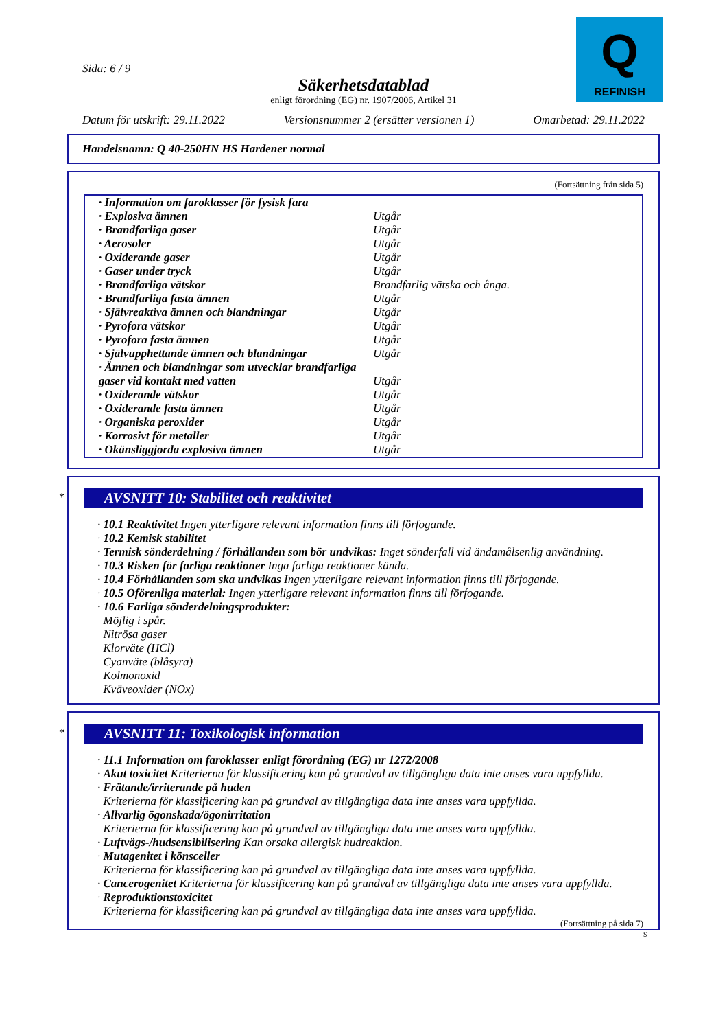Sida: 6 / 9
Säkerhetsdatablad
enligt förordning (EG) nr. 1907/2006, Artikel 31
Q
REFINISH
Datum för utskrift: 29.11.2022 Versionsnummer 2 (ersätter versionen 1) Omarbetad: 29.11.2022
Handelsnamn: Q 40-250HN HS Hardener normal
(Fortsättning från sida 5)
| · Information om faroklasser för fysisk fara | |
| · Explosiva ämnen | Utgår |
| · Brandfarliga gaser | Utgår |
| · Aerosoler | Utgår |
| · Oxiderande gaser | Utgår |
| · Gaser under tryck | Utgår |
| · Brandfarliga vätskor | Brandfarlig vätska och ånga. |
| · Brandfarliga fasta ämnen | Utgår |
| · Självreaktiva ämnen och blandningar | Utgår |
| · Pyrofora vätskor | Utgår |
| · Pyrofora fasta ämnen | Utgår |
| · Självupphettande ämnen och blandningar | Utgår |
| · Ämnen och blandningar som utvecklar brandfarliga gaser vid kontakt med vatten | Utgår |
| · Oxiderande vätskor | Utgår |
| · Oxiderande fasta ämnen | Utgår |
| · Organiska peroxider | Utgår |
| · Korrosivt för metaller | Utgår |
| · Okänsliggjorda explosiva ämnen | Utgår |
*
AVSNITT 10: Stabilitet och reaktivitet
· 10.1 Reaktivitet Ingen ytterligare relevant information finns till förfogande.
· 10.2 Kemisk stabilitet
· Termisk sönderdelning / förhållanden som bör undvikas: Inget sönderfall vid ändamålsenlig användning.
· 10.3 Risken för farliga reaktioner Inga farliga reaktioner kända.
· 10.4 Förhållanden som ska undvikas Ingen ytterligare relevant information finns till förfogande.
· 10.5 Oförenliga material: Ingen ytterligare relevant information finns till förfogande.
· 10.6 Farliga sönderdelningsprodukter:
Möjlig i spår.
Nitrösa gaser
Klorväte (HCl)
Cyanväte (blåsyra)
Kolmonoxid
Kväveoxider (NOx)
*
AVSNITT 11: Toxikologisk information
· 11.1 Information om faroklasser enligt förordning (EG) nr 1272/2008
· Akut toxicitet Kriterierna för klassificering kan på grundval av tillgängliga data inte anses vara uppfyllda.
· Frätande/irriterande på huden
Kriterierna för klassificering kan på grundval av tillgängliga data inte anses vara uppfyllda.
· Allvarlig ögonskada/ögonirritation
Kriterierna för klassificering kan på grundval av tillgängliga data inte anses vara uppfyllda.
· Luftvägs-/hudsensibilisering Kan orsaka allergisk hudreaktion.
· Mutagenitet i könsceller
Kriterierna för klassificering kan på grundval av tillgängliga data inte anses vara uppfyllda.
· Cancerogenitet Kriterierna för klassificering kan på grundval av tillgängliga data inte anses vara uppfyllda.
· Reproduktionstoxicitet
Kriterierna för klassificering kan på grundval av tillgängliga data inte anses vara uppfyllda.
(Fortsättning på sida 7)
S